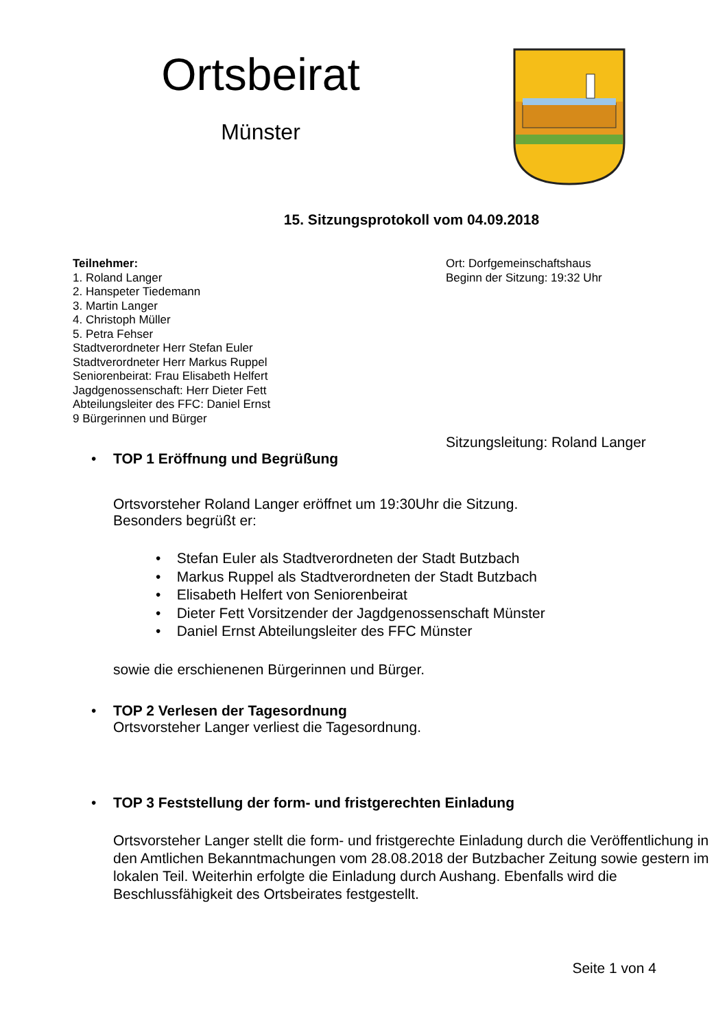Ortsbeirat
Münster
15. Sitzungsprotokoll vom 04.09.2018
Teilnehmer:
1. Roland Langer
2. Hanspeter Tiedemann
3. Martin Langer
4. Christoph Müller
5. Petra Fehser
Stadtverordneter Herr Stefan Euler
Stadtverordneter Herr Markus Ruppel
Seniorenbeirat: Frau Elisabeth Helfert
Jagdgenossenschaft: Herr Dieter Fett
Abteilungsleiter des FFC: Daniel Ernst
9 Bürgerinnen und Bürger
Ort: Dorfgemeinschaftshaus
Beginn der Sitzung: 19:32 Uhr
Sitzungsleitung: Roland Langer
• TOP 1 Eröffnung und Begrüßung
Ortsvorsteher Roland Langer eröffnet um 19:30Uhr die Sitzung.
Besonders begrüßt er:
• Stefan Euler als Stadtverordneten der Stadt Butzbach
• Markus Ruppel als Stadtverordneten der Stadt Butzbach
• Elisabeth Helfert von Seniorenbeirat
• Dieter Fett Vorsitzender der Jagdgenossenschaft Münster
• Daniel Ernst Abteilungsleiter des FFC Münster
sowie die erschienenen Bürgerinnen und Bürger.
• TOP 2 Verlesen der Tagesordnung
Ortsvorsteher Langer verliest die Tagesordnung.
• TOP 3 Feststellung der form- und fristgerechten Einladung
Ortsvorsteher Langer stellt die form- und fristgerechte Einladung durch die Veröffentlichung in den Amtlichen Bekanntmachungen vom 28.08.2018 der Butzbacher Zeitung sowie gestern im lokalen Teil. Weiterhin erfolgte die Einladung durch Aushang. Ebenfalls wird die Beschlussfähigkeit des Ortsbeirates festgestellt.
Seite 1 von 4